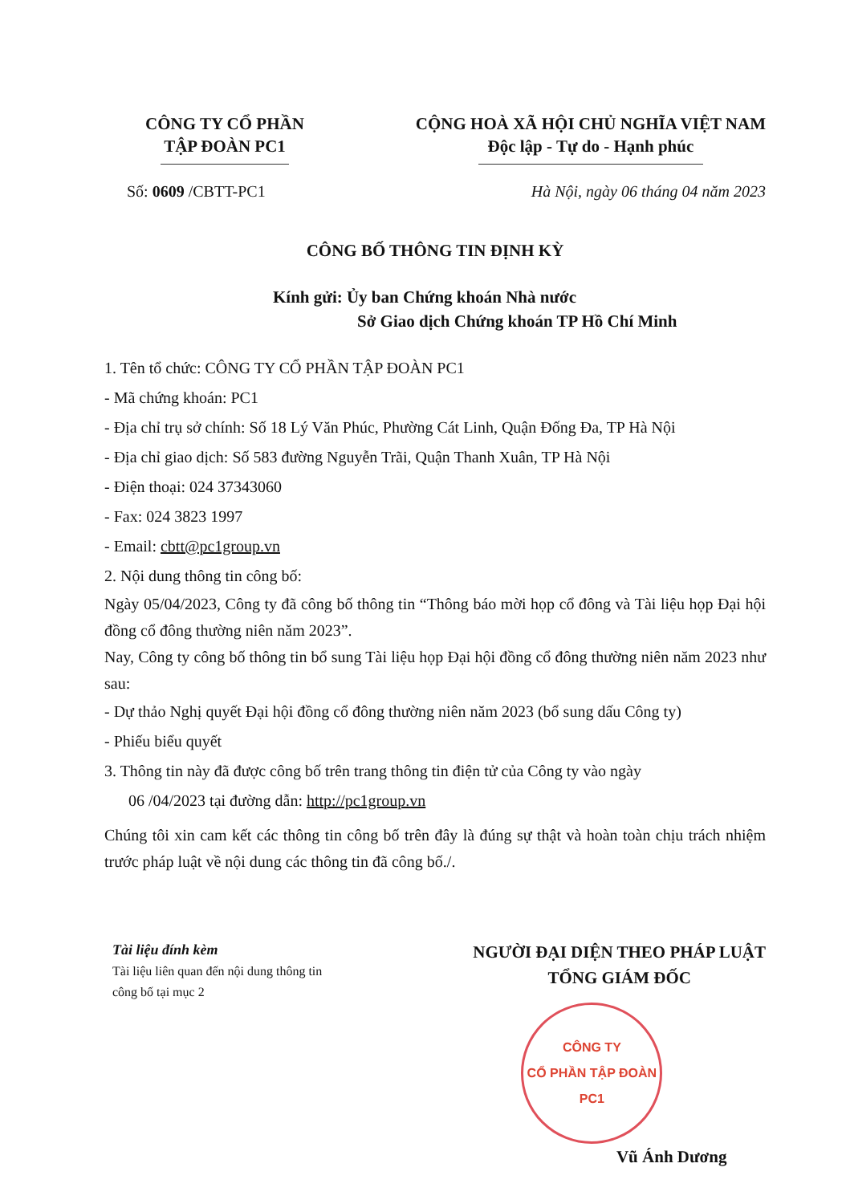CÔNG TY CỔ PHẦN
TẬP ĐOÀN PC1
CỘNG HOÀ XÃ HỘI CHỦ NGHĨA VIỆT NAM
Độc lập - Tự do - Hạnh phúc
Số: 0609 /CBTT-PC1 Hà Nội, ngày 06 tháng 04 năm 2023
CÔNG BỐ THÔNG TIN ĐỊNH KỲ
Kính gửi: Ủy ban Chứng khoán Nhà nước
Sở Giao dịch Chứng khoán TP Hồ Chí Minh
1. Tên tổ chức: CÔNG TY CỔ PHẦN TẬP ĐOÀN PC1
- Mã chứng khoán: PC1
- Địa chỉ trụ sở chính: Số 18 Lý Văn Phúc, Phường Cát Linh, Quận Đống Đa, TP Hà Nội
- Địa chỉ giao dịch: Số 583 đường Nguyễn Trãi, Quận Thanh Xuân, TP Hà Nội
- Điện thoại: 024 37343060
- Fax: 024 3823 1997
- Email: cbtt@pc1group.vn
2. Nội dung thông tin công bố:
Ngày 05/04/2023, Công ty đã công bố thông tin “Thông báo mời họp cổ đông và Tài liệu họp Đại hội đồng cổ đông thường niên năm 2023”.
Nay, Công ty công bố thông tin bổ sung Tài liệu họp Đại hội đồng cổ đông thường niên năm 2023 như sau:
- Dự thảo Nghị quyết Đại hội đồng cổ đông thường niên năm 2023 (bổ sung dấu Công ty)
- Phiếu biểu quyết
3. Thông tin này đã được công bố trên trang thông tin điện tử của Công ty vào ngày
06 /04/2023 tại đường dẫn: http://pc1group.vn
Chúng tôi xin cam kết các thông tin công bố trên đây là đúng sự thật và hoàn toàn chịu trách nhiệm trước pháp luật về nội dung các thông tin đã công bố./.
Tài liệu đính kèm
Tài liệu liên quan đến nội dung thông tin
công bố tại mục 2
NGƯỜI ĐẠI DIỆN THEO PHÁP LUẬT
TỔNG GIÁM ĐỐC
CÔNG TY
CỔ PHẦN TẬP ĐOÀN
PC1
Vũ Ánh Dương